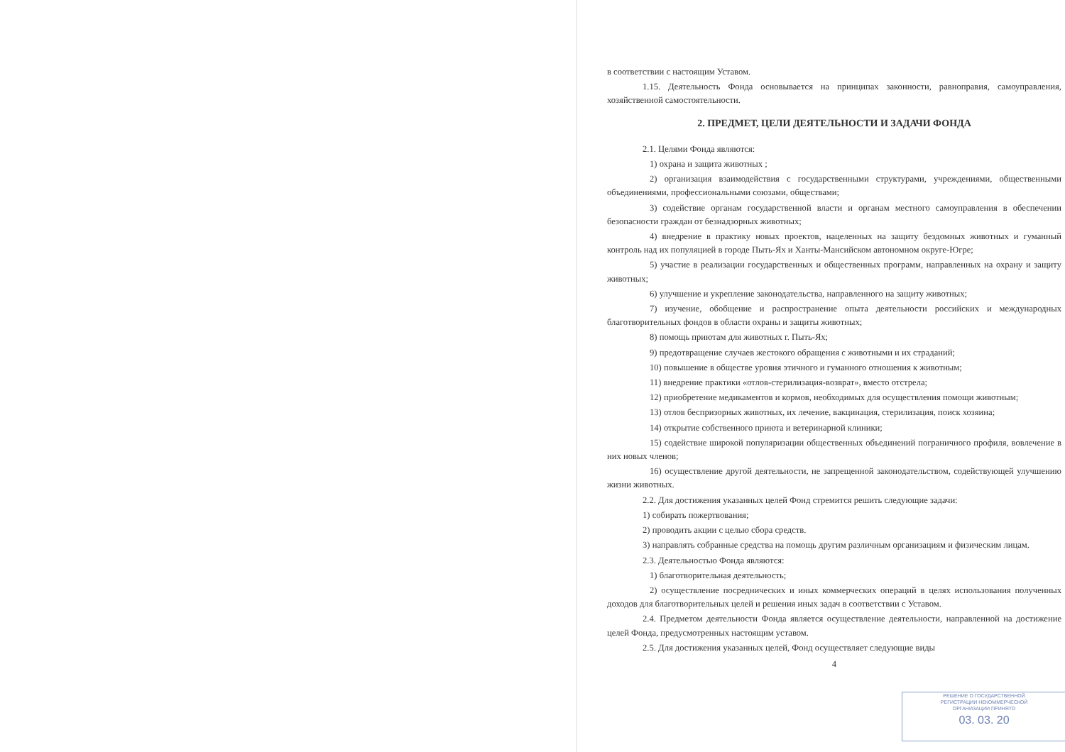в соответствии с настоящим Уставом.
1.15. Деятельность Фонда основывается на принципах законности, равноправия, самоуправления, хозяйственной самостоятельности.
2. ПРЕДМЕТ, ЦЕЛИ ДЕЯТЕЛЬНОСТИ И ЗАДАЧИ ФОНДА
2.1. Целями Фонда являются:
1) охрана и защита животных ;
2) организация взаимодействия с государственными структурами, учреждениями, общественными объединениями, профессиональными союзами, обществами;
3) содействие органам государственной власти и органам местного самоуправления в обеспечении безопасности граждан от безнадзорных животных;
4) внедрение в практику новых проектов, нацеленных на защиту бездомных животных и гуманный контроль над их популяцией в городе Пыть-Ях и Ханты-Мансийском автономном округе-Югре;
5) участие в реализации государственных и общественных программ, направленных на охрану и защиту животных;
6) улучшение и укрепление законодательства, направленного на защиту животных;
7) изучение, обобщение и распространение опыта деятельности российских и международных благотворительных фондов в области охраны и защиты животных;
8) помощь приютам для животных г. Пыть-Ях;
9) предотвращение случаев жестокого обращения с животными и их страданий;
10) повышение в обществе уровня этичного и гуманного отношения к животным;
11) внедрение практики «отлов-стерилизация-возврат», вместо отстрела;
12) приобретение медикаментов и кормов, необходимых для осуществления помощи животным;
13) отлов беспризорных животных, их лечение, вакцинация, стерилизация, поиск хозяина;
14) открытие собственного приюта и ветеринарной клиники;
15) содействие широкой популяризации общественных объединений пограничного профиля, вовлечение в них новых членов;
16) осуществление другой деятельности, не запрещенной законодательством, содействующей улучшению жизни животных.
2.2. Для достижения указанных целей Фонд стремится решить следующие задачи:
1) собирать пожертвования;
2) проводить акции с целью сбора средств.
3) направлять собранные средства на помощь другим различным организациям и физическим лицам.
2.3. Деятельностью Фонда являются:
1) благотворительная деятельность;
2) осуществление посреднических и иных коммерческих операций в целях использования полученных доходов для благотворительных целей и решения иных задач в соответствии с Уставом.
2.4. Предметом деятельности Фонда является осуществление деятельности, направленной на достижение целей Фонда, предусмотренных настоящим уставом.
2.5. Для достижения указанных целей, Фонд осуществляет следующие виды
4
РЕШЕНИЕ О ГОСУДАРСТВЕННОЙ
РЕГИСТРАЦИИ НЕКОММЕРЧЕСКОЙ
ОРГАНИЗАЦИИ ПРИНЯТО
03. 03. 20